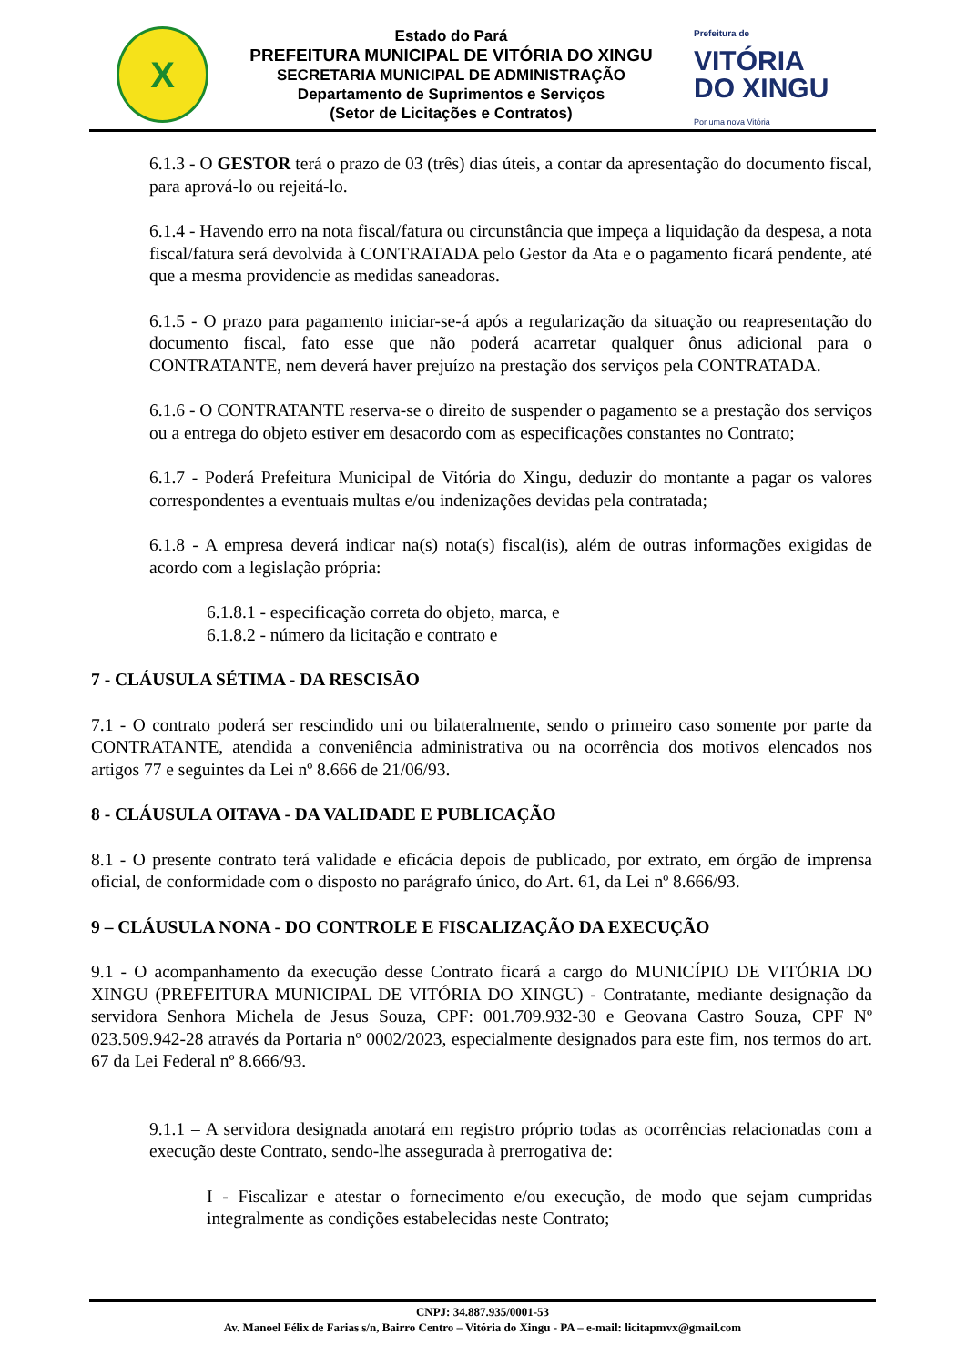X
Estado do Pará
PREFEITURA MUNICIPAL DE VITÓRIA DO XINGU
SECRETARIA MUNICIPAL DE ADMINISTRAÇÃO
Departamento de Suprimentos e Serviços
(Setor de Licitações e Contratos)
Prefeitura de
VITÓRIA
DO XINGU
Por uma nova Vitória
6.1.3 - O GESTOR terá o prazo de 03 (três) dias úteis, a contar da apresentação do documento fiscal, para aprová-lo ou rejeitá-lo.
6.1.4 - Havendo erro na nota fiscal/fatura ou circunstância que impeça a liquidação da despesa, a nota fiscal/fatura será devolvida à CONTRATADA pelo Gestor da Ata e o pagamento ficará pendente, até que a mesma providencie as medidas saneadoras.
6.1.5 - O prazo para pagamento iniciar-se-á após a regularização da situação ou reapresentação do documento fiscal, fato esse que não poderá acarretar qualquer ônus adicional para o CONTRATANTE, nem deverá haver prejuízo na prestação dos serviços pela CONTRATADA.
6.1.6 - O CONTRATANTE reserva-se o direito de suspender o pagamento se a prestação dos serviços ou a entrega do objeto estiver em desacordo com as especificações constantes no Contrato;
6.1.7 - Poderá Prefeitura Municipal de Vitória do Xingu, deduzir do montante a pagar os valores correspondentes a eventuais multas e/ou indenizações devidas pela contratada;
6.1.8 - A empresa deverá indicar na(s) nota(s) fiscal(is), além de outras informações exigidas de acordo com a legislação própria:
6.1.8.1 - especificação correta do objeto, marca, e
6.1.8.2 - número da licitação e contrato e
7 - CLÁUSULA SÉTIMA - DA RESCISÃO
7.1 - O contrato poderá ser rescindido uni ou bilateralmente, sendo o primeiro caso somente por parte da CONTRATANTE, atendida a conveniência administrativa ou na ocorrência dos motivos elencados nos artigos 77 e seguintes da Lei nº 8.666 de 21/06/93.
8 - CLÁUSULA OITAVA - DA VALIDADE E PUBLICAÇÃO
8.1 - O presente contrato terá validade e eficácia depois de publicado, por extrato, em órgão de imprensa oficial, de conformidade com o disposto no parágrafo único, do Art. 61, da Lei nº 8.666/93.
9 – CLÁUSULA NONA - DO CONTROLE E FISCALIZAÇÃO DA EXECUÇÃO
9.1 - O acompanhamento da execução desse Contrato ficará a cargo do MUNICÍPIO DE VITÓRIA DO XINGU (PREFEITURA MUNICIPAL DE VITÓRIA DO XINGU) - Contratante, mediante designação da servidora Senhora Michela de Jesus Souza, CPF: 001.709.932-30 e Geovana Castro Souza, CPF Nº 023.509.942-28 através da Portaria nº 0002/2023, especialmente designados para este fim, nos termos do art. 67 da Lei Federal nº 8.666/93.
9.1.1 – A servidora designada anotará em registro próprio todas as ocorrências relacionadas com a execução deste Contrato, sendo-lhe assegurada à prerrogativa de:
I - Fiscalizar e atestar o fornecimento e/ou execução, de modo que sejam cumpridas integralmente as condições estabelecidas neste Contrato;
CNPJ: 34.887.935/0001-53
Av. Manoel Félix de Farias s/n, Bairro Centro – Vitória do Xingu - PA – e-mail: licitapmvx@gmail.com